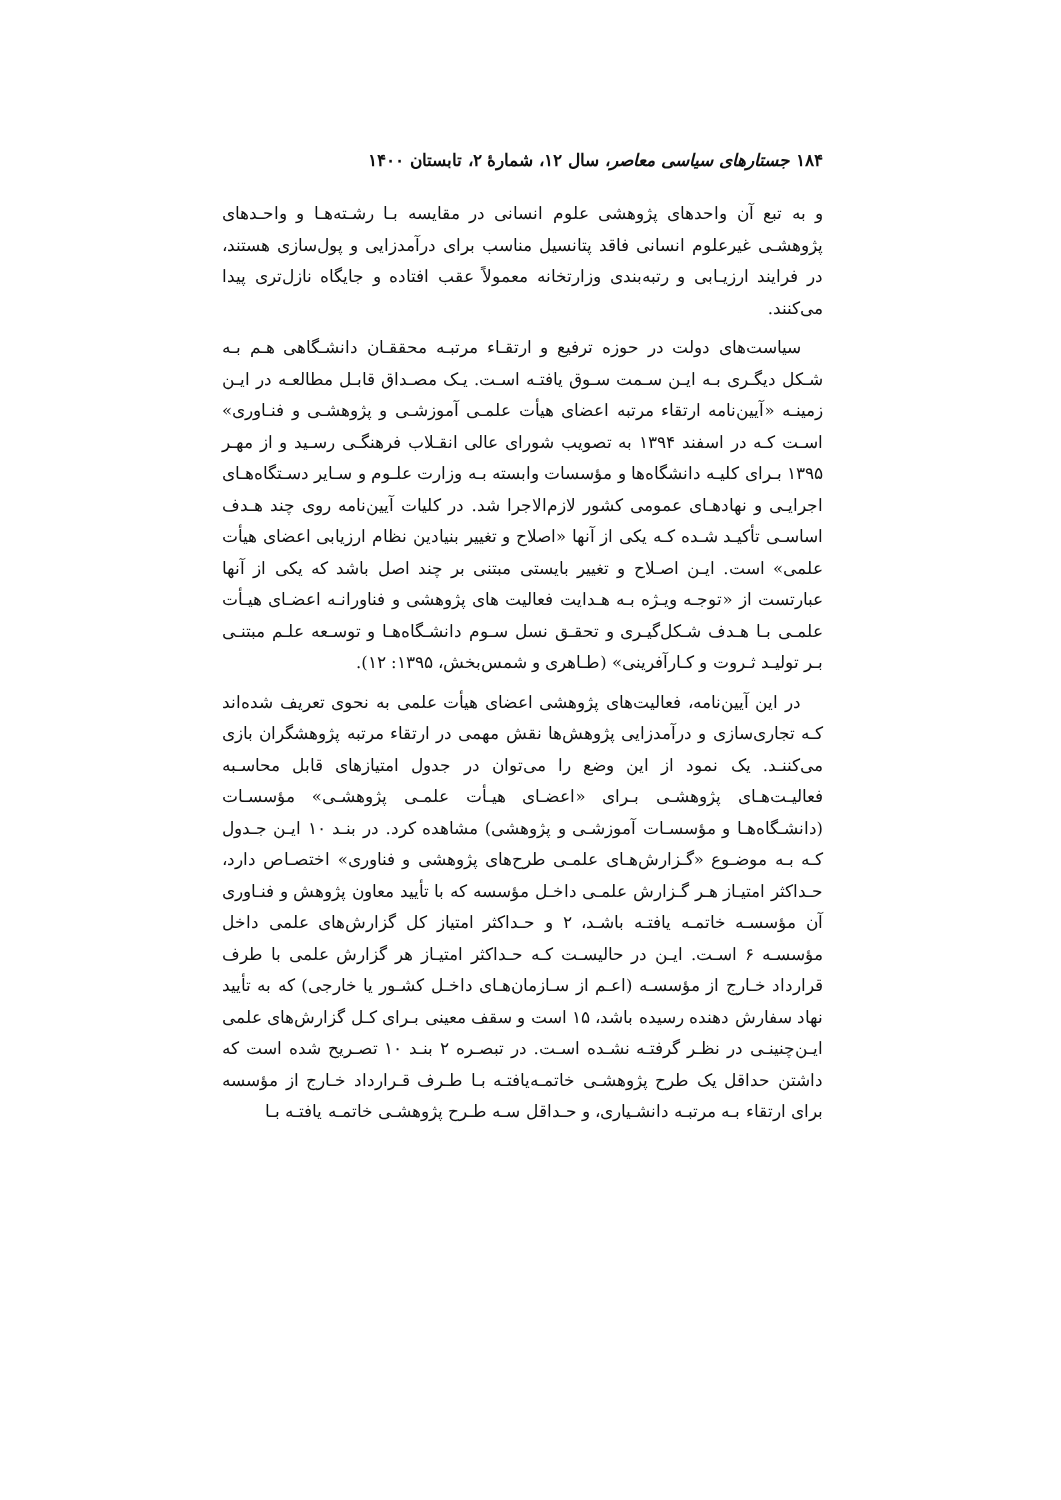۱۸۴ جستارهای سیاسی معاصر، سال ۱۲، شمارهٔ ۲، تابستان ۱۴۰۰
و به تبع آن واحدهای پژوهشی علوم انسانی در مقایسه بـا رشـته‌هـا و واحـدهای پژوهشـی غیرعلوم انسانی فاقد پتانسیل مناسب برای درآمدزایی و پول‌سازی هستند، در فرایند ارزیـابی و رتبه‌بندی وزارتخانه معمولاً عقب افتاده و جایگاه نازل‌تری پیدا می‌کنند.
سیاست‌های دولت در حوزه ترفیع و ارتقـاء مرتبـه محققـان دانشـگاهی هـم بـه شـکل دیگـری بـه ایـن سـمت سـوق یافتـه اسـت. یـک مصـداق قابـل مطالعـه در ایـن زمینـه «آیین‌نامه ارتقاء مرتبه اعضای هیأت علمـی آموزشـی و پژوهشـی و فنـاوری» اسـت کـه در اسفند ۱۳۹۴ به تصویب شورای عالی انقـلاب فرهنگـی رسـید و از مهـر ۱۳۹۵ بـرای کلیـه دانشگاه‌ها و مؤسسات وابسته بـه وزارت علـوم و سـایر دسـتگاه‌هـای اجرایـی و نهادهـای عمومی کشور لازم‌الاجرا شد. در کلیات آیین‌نامه روی چند هـدف اساسـی تأکیـد شـده کـه یکی از آنها «اصلاح و تغییر بنیادین نظام ارزیابی اعضای هیأت علمی» است. ایـن اصـلاح و تغییر بایستی مبتنی بر چند اصل باشد که یکی از آنها عبارتست از «توجـه ویـژه بـه هـدایت فعالیت های پژوهشی و فناورانـه اعضـای هیـأت علمـی بـا هـدف شـکل‌گیـری و تحقـق نسل سـوم دانشـگاه‌هـا و توسـعه علـم مبتنـی بـر تولیـد ثـروت و کـارآفرینی» (طـاهری و شمس‌بخش، ۱۳۹۵: ۱۲).
در این آیین‌نامه، فعالیت‌های پژوهشی اعضای هیأت علمی به نحوی تعریف شده‌اند کـه تجاری‌سازی و درآمدزایی پژوهش‌ها نقش مهمی در ارتقاء مرتبه پژوهشگران بازی می‌کننـد. یک نمود از این وضع را می‌توان در جدول امتیازهای قابل محاسـبه فعالیـت‌هـای پژوهشـی بـرای «اعضـای هیـأت علمـی پژوهشـی» مؤسسـات (دانشـگاه‌هـا و مؤسسـات آموزشـی و پژوهشی) مشاهده کرد. در بنـد ۱۰ ایـن جـدول کـه بـه موضـوع «گـزارش‌هـای علمـی طرح‌های پژوهشی و فناوری» اختصـاص دارد، حـداکثر امتیـاز هـر گـزارش علمـی داخـل مؤسسه که با تأیید معاون پژوهش و فنـاوری آن مؤسسـه خاتمـه یافتـه باشـد، ۲ و حـداکثر امتیاز کل گزارش‌های علمی داخل مؤسسـه ۶ اسـت. ایـن در حالیسـت کـه حـداکثر امتیـاز هر گزارش علمی با طرف قرارداد خـارج از مؤسسـه (اعـم از سـازمان‌هـای داخـل کشـور یا خارجی) که به تأیید نهاد سفارش دهنده رسیده باشد، ۱۵ است و سقف معینی بـرای کـل گزارش‌های علمی ایـن‌چنینـی در نظـر گرفتـه نشـده اسـت. در تبصـره ۲ بنـد ۱۰ تصـریح شده است که داشتن حداقل یک طرح پژوهشـی خاتمـه‌یافتـه بـا طـرف قـرارداد خـارج از مؤسسه برای ارتقاء بـه مرتبـه دانشـیاری، و حـداقل سـه طـرح پژوهشـی خاتمـه یافتـه بـا